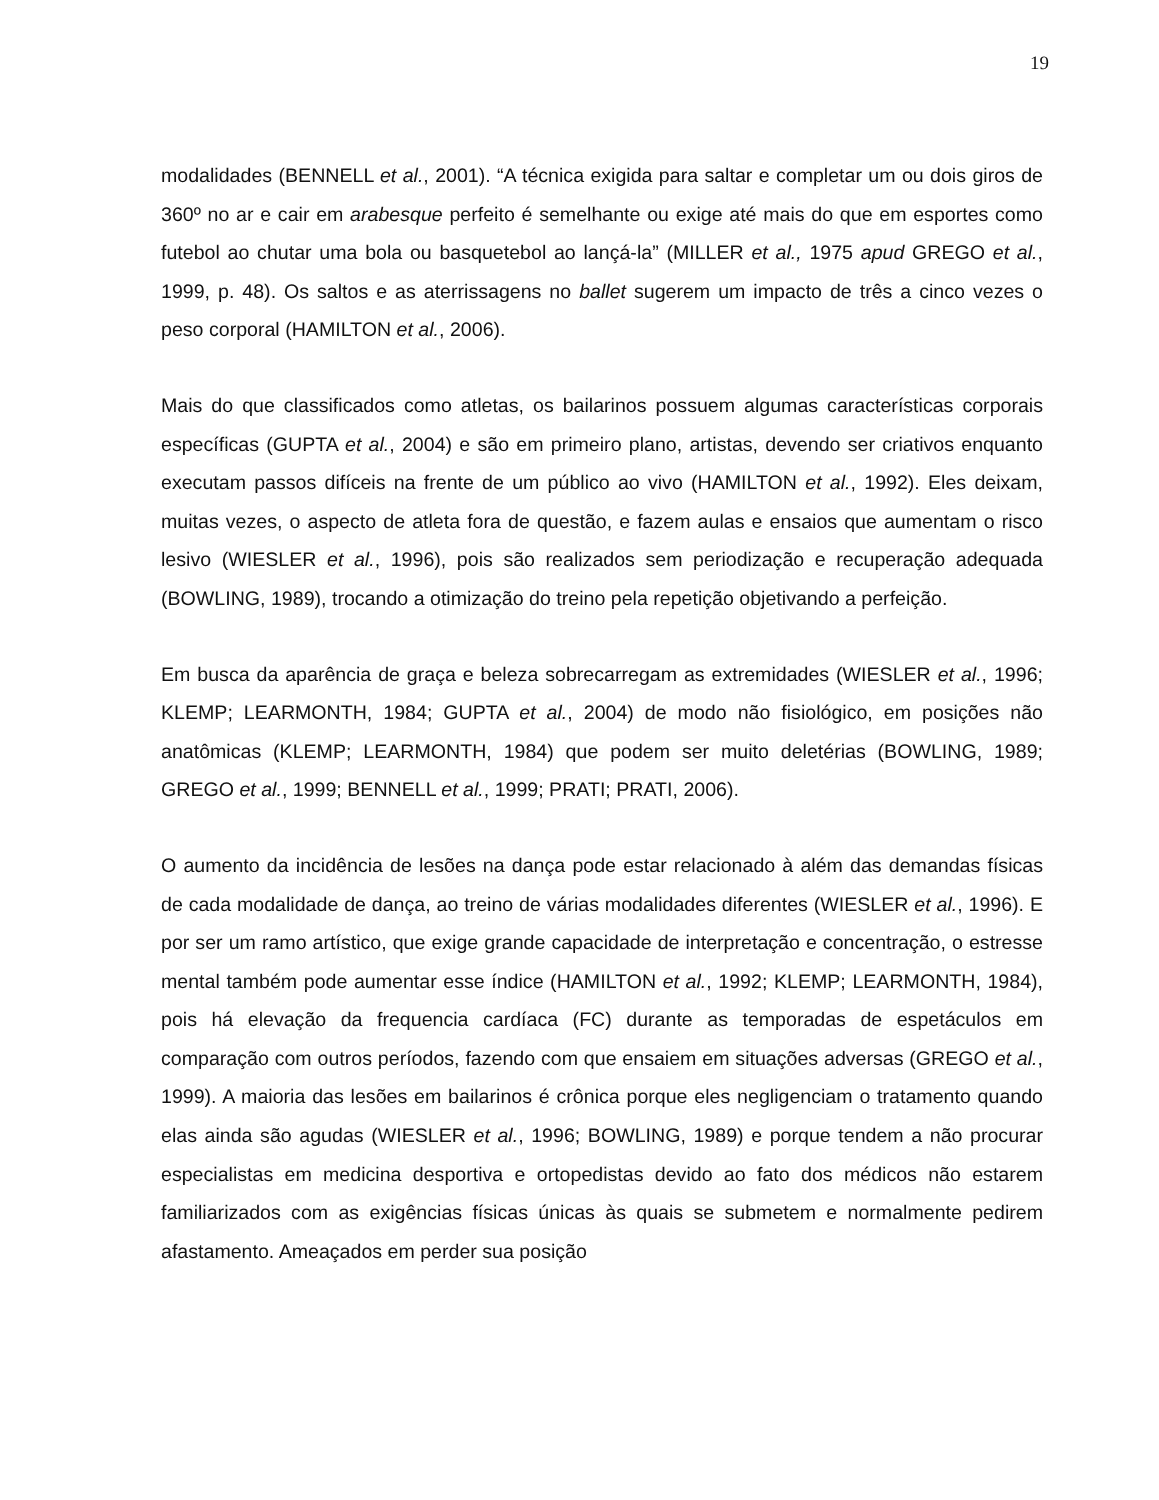19
modalidades (BENNELL et al., 2001). “A técnica exigida para saltar e completar um ou dois giros de 360º no ar e cair em arabesque perfeito é semelhante ou exige até mais do que em esportes como futebol ao chutar uma bola ou basquetebol ao lançá-la” (MILLER et al., 1975 apud GREGO et al., 1999, p. 48). Os saltos e as aterrissagens no ballet sugerem um impacto de três a cinco vezes o peso corporal (HAMILTON et al., 2006).
Mais do que classificados como atletas, os bailarinos possuem algumas características corporais específicas (GUPTA et al., 2004) e são em primeiro plano, artistas, devendo ser criativos enquanto executam passos difíceis na frente de um público ao vivo (HAMILTON et al., 1992). Eles deixam, muitas vezes, o aspecto de atleta fora de questão, e fazem aulas e ensaios que aumentam o risco lesivo (WIESLER et al., 1996), pois são realizados sem periodização e recuperação adequada (BOWLING, 1989), trocando a otimização do treino pela repetição objetivando a perfeição.
Em busca da aparência de graça e beleza sobrecarregam as extremidades (WIESLER et al., 1996; KLEMP; LEARMONTH, 1984; GUPTA et al., 2004) de modo não fisiológico, em posições não anatômicas (KLEMP; LEARMONTH, 1984) que podem ser muito deletérias (BOWLING, 1989; GREGO et al., 1999; BENNELL et al., 1999; PRATI; PRATI, 2006).
O aumento da incidência de lesões na dança pode estar relacionado à além das demandas físicas de cada modalidade de dança, ao treino de várias modalidades diferentes (WIESLER et al., 1996). E por ser um ramo artístico, que exige grande capacidade de interpretação e concentração, o estresse mental também pode aumentar esse índice (HAMILTON et al., 1992; KLEMP; LEARMONTH, 1984), pois há elevação da frequencia cardíaca (FC) durante as temporadas de espetáculos em comparação com outros períodos, fazendo com que ensaiem em situações adversas (GREGO et al., 1999). A maioria das lesões em bailarinos é crônica porque eles negligenciam o tratamento quando elas ainda são agudas (WIESLER et al., 1996; BOWLING, 1989) e porque tendem a não procurar especialistas em medicina desportiva e ortopedistas devido ao fato dos médicos não estarem familiarizados com as exigências físicas únicas às quais se submetem e normalmente pedirem afastamento. Ameaçados em perder sua posição